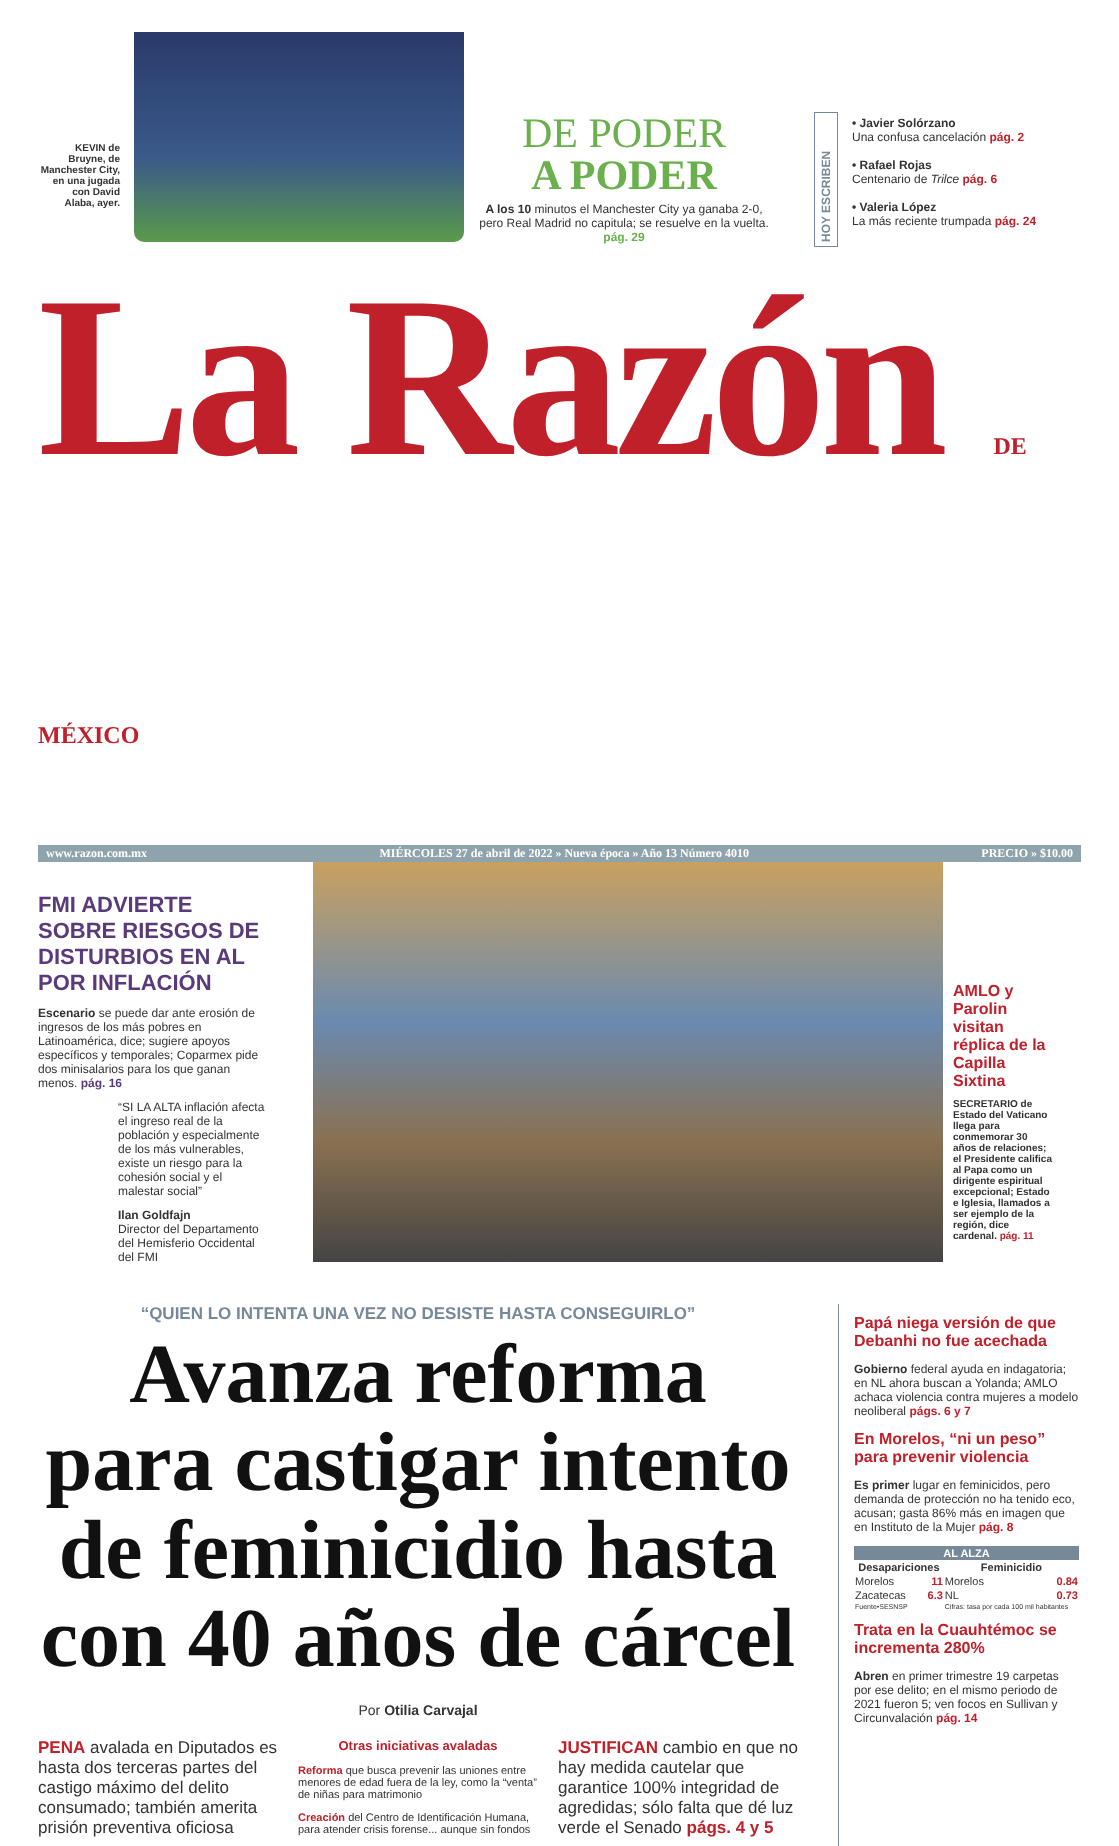KEVIN de Bruyne, de Manchester City, en una jugada con David Alaba, ayer.
DE PODER
A PODER
A los 10 minutos el Manchester City ya ganaba 2-0, pero Real Madrid no capitula; se resuelve en la vuelta. pág. 29
HOY ESCRIBEN
• Javier Solórzano
Una confusa cancelación pág. 2
• Rafael Rojas
Centenario de Trilce pág. 6
• Valeria López
La más reciente trumpada pág. 24
La Razón DE MÉXICO
www.razon.com.mx MIÉRCOLES 27 de abril de 2022 » Nueva época » Año 13 Número 4010 PRECIO » $10.00
FMI ADVIERTE SOBRE RIESGOS DE DISTURBIOS EN AL POR INFLACIÓN
Escenario se puede dar ante erosión de ingresos de los más pobres en Latinoamérica, dice; sugiere apoyos específicos y temporales; Coparmex pide dos minisalarios para los que ganan menos. pág. 16
“SI LA ALTA inflación afecta el ingreso real de la población y especialmente de los más vulnerables, existe un riesgo para la cohesión social y el malestar social”
Ilan Goldfajn
Director del Departamento del Hemisferio Occidental del FMI
AMLO y Parolin visitan réplica de la Capilla Sixtina
SECRETARIO de Estado del Vaticano llega para conmemorar 30 años de relaciones; el Presidente califica al Papa como un dirigente espiritual excepcional; Estado e Iglesia, llamados a ser ejemplo de la región, dice cardenal. pág. 11
“QUIEN LO INTENTA UNA VEZ NO DESISTE HASTA CONSEGUIRLO”
Avanza reforma para castigar intento de feminicidio hasta con 40 años de cárcel
Por Otilia Carvajal
PENA avalada en Diputados es hasta dos terceras partes del castigo máximo del delito consumado; también amerita prisión preventiva oficiosa
Otras iniciativas avaladas
Reforma que busca prevenir las uniones entre menores de edad fuera de la ley, como la “venta” de niñas para matrimonio
Creación del Centro de Identificación Humana, para atender crisis forense... aunque sin fondos
JUSTIFICAN cambio en que no hay medida cautelar que garantice 100% integridad de agredidas; sólo falta que dé luz verde el Senado págs. 4 y 5
Papá niega versión de que Debanhi no fue acechada
Gobierno federal ayuda en indagatoria; en NL ahora buscan a Yolanda; AMLO achaca violencia contra mujeres a modelo neoliberal págs. 6 y 7
En Morelos, “ni un peso” para prevenir violencia
Es primer lugar en feminicidos, pero demanda de protección no ha tenido eco, acusan; gasta 86% más en imagen que en Instituto de la Mujer pág. 8
| AL ALZA | | | |
| --- | --- | --- | --- |
| Desapariciones | | Feminicidio | |
| Morelos | 11 | Morelos | 0.84 |
| Zacatecas | 6.3 | NL | 0.73 |
| Fuente•SESNSP | | Cifras: tasa por cada 100 mil habitantes | |
Trata en la Cuauhtémoc se incrementa 280%
Abren en primer trimestre 19 carpetas por ese delito; en el mismo periodo de 2021 fueron 5; ven focos en Sullivan y Circunvalación pág. 14